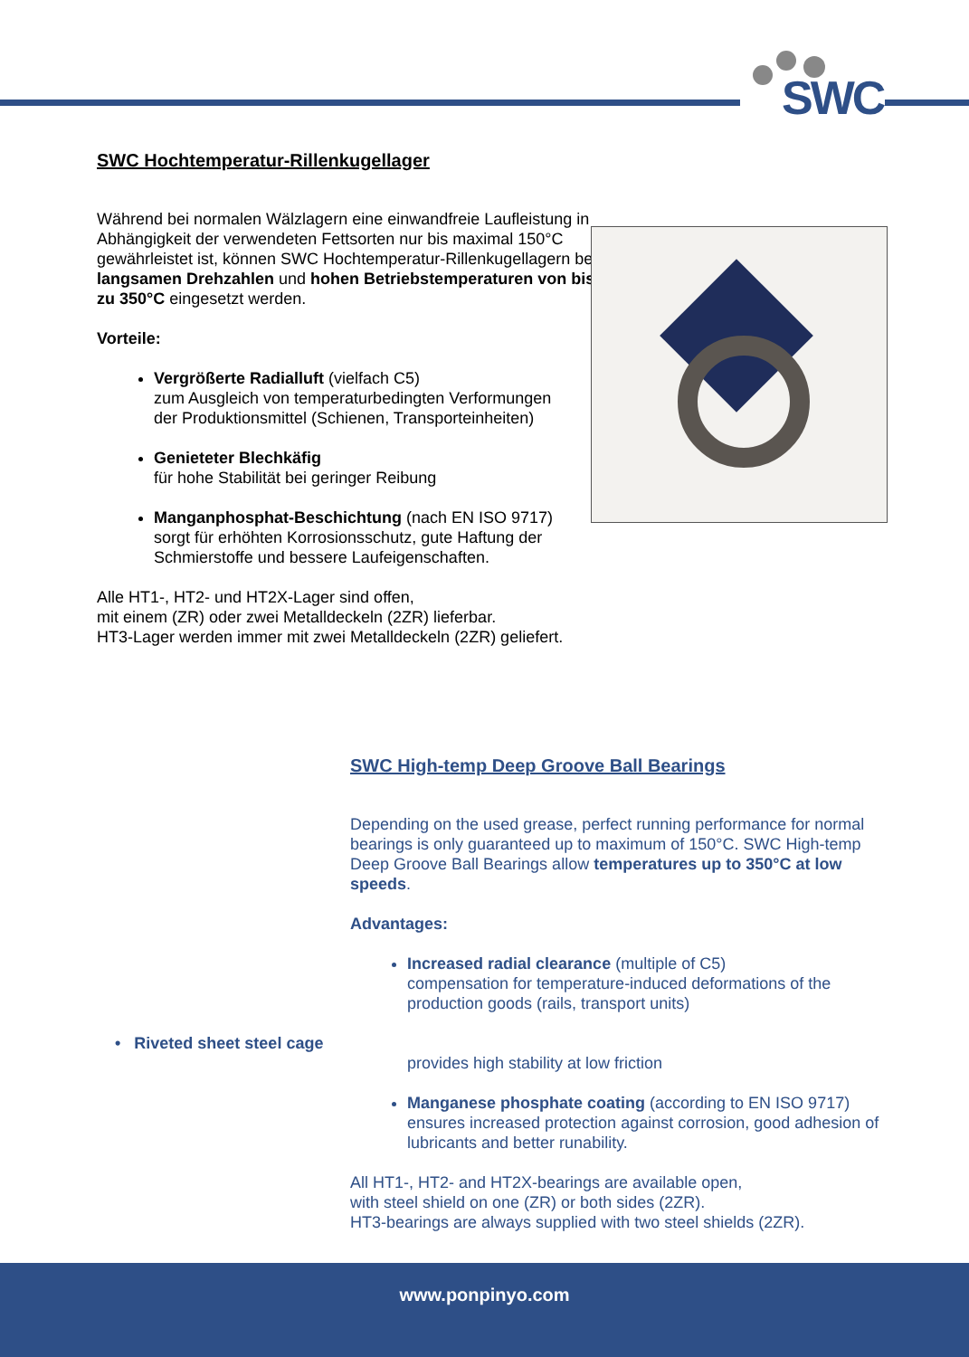SWC
SWC Hochtemperatur-Rillenkugellager
Während bei normalen Wälzlagern eine einwandfreie Laufleistung in Abhängigkeit der verwendeten Fettsorten nur bis maximal 150°C gewährleistet ist, können SWC Hochtemperatur-Rillenkugellagern bei langsamen Drehzahlen und hohen Betriebstemperaturen von bis zu 350°C eingesetzt werden.
Vorteile:
Vergrößerte Radialluft (vielfach C5)
zum Ausgleich von temperaturbedingten Verformungen der Produktionsmittel (Schienen, Transporteinheiten)
Genieteter Blechkäfig
für hohe Stabilität bei geringer Reibung
Manganphosphat-Beschichtung (nach EN ISO 9717) sorgt für erhöhten Korrosionsschutz, gute Haftung der Schmierstoffe und bessere Laufeigenschaften.
Alle HT1-, HT2- und HT2X-Lager sind offen,
mit einem (ZR) oder zwei Metalldeckeln (2ZR) lieferbar.
HT3-Lager werden immer mit zwei Metalldeckeln (2ZR) geliefert.
SWC High-temp Deep Groove Ball Bearings
Depending on the used grease, perfect running performance for normal bearings is only guaranteed up to maximum of 150°C. SWC High-temp Deep Groove Ball Bearings allow temperatures up to 350°C at low speeds.
Advantages:
Increased radial clearance (multiple of C5)
compensation for temperature-induced deformations of the production goods (rails, transport units)
• Riveted sheet steel cage
provides high stability at low friction
Manganese phosphate coating (according to EN ISO 9717) ensures increased protection against corrosion, good adhesion of lubricants and better runability.
All HT1-, HT2- and HT2X-bearings are available open,
with steel shield on one (ZR) or both sides (2ZR).
HT3-bearings are always supplied with two steel shields (2ZR).
www.ponpinyo.com